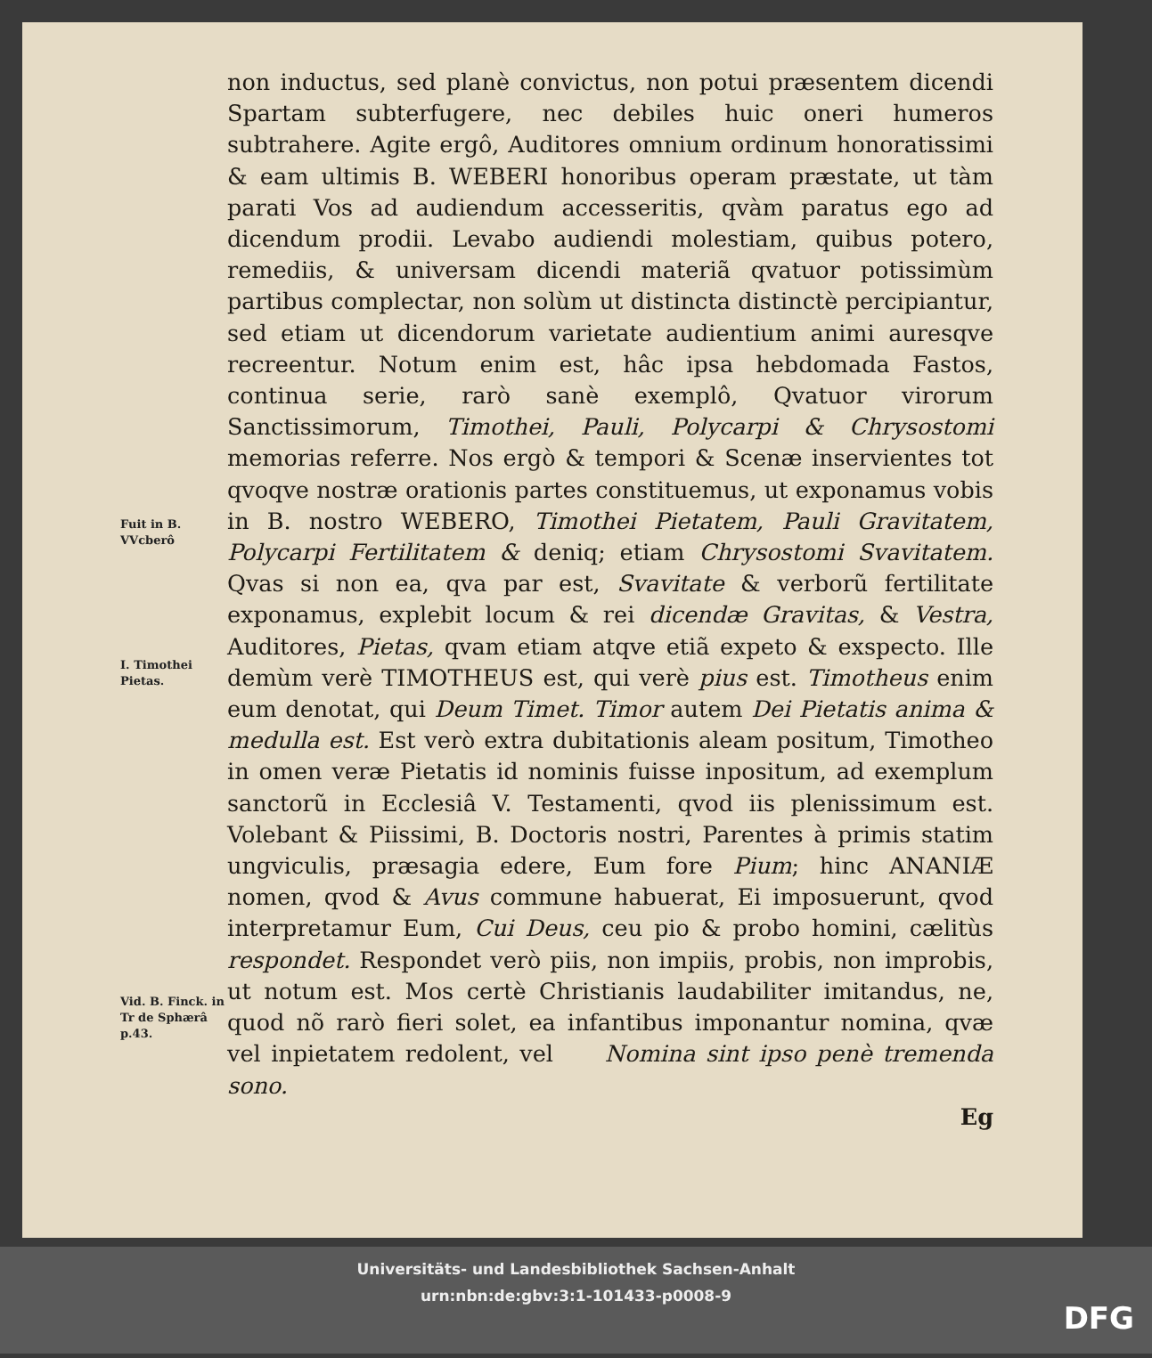Fuit in B. VVcberô
I. Timothei Pietas.
Vid. B. Finck. in Tr de Sphærâ p.43.
non inductus, sed planè convictus, non potui præsentem dicendi Spartam subterfugere, nec debiles huic oneri humeros subtrahere. Agite ergô, Auditores omnium ordinum honoratissimi & eam ultimis B. WEBERI honoribus operam præstate, ut tàm parati Vos ad audiendum accesseritis, qvàm paratus ego ad dicendum prodii. Levabo audiendi molestiam, quibus potero, remediis, & universam dicendi materiã qvatuor potissimùm partibus complectar, non solùm ut distincta distinctè percipiantur, sed etiam ut dicendorum varietate audientium animi auresqve recreentur. Notum enim est, hâc ipsa hebdomada Fastos, continua serie, rarò sanè exemplô, Qvatuor virorum Sanctissimorum, Timothei, Pauli, Polycarpi & Chrysostomi memorias referre. Nos ergò & tempori & Scenæ inservientes tot qvoqve nostræ orationis partes constituemus, ut exponamus vobis in B. nostro WEBERO, Timothei Pietatem, Pauli Gravitatem, Polycarpi Fertilitatem & deniq; etiam Chrysostomi Svavitatem. Qvas si non ea, qva par est, Svavitate & verborũ fertilitate exponamus, explebit locum & rei dicendæ Gravitas, & Vestra, Auditores, Pietas, qvam etiam atqve etiã expeto & exspecto. Ille demùm verè TIMOTHEUS est, qui verè pius est. Timotheus enim eum denotat, qui Deum Timet. Timor autem Dei Pietatis anima & medulla est. Est verò extra dubitationis aleam positum, Timotheo in omen veræ Pietatis id nominis fuisse inpositum, ad exemplum sanctorũ in Ecclesiâ V. Testamenti, qvod iis plenissimum est. Volebant & Piissimi, B. Doctoris nostri, Parentes à primis statim ungviculis, præsagia edere, Eum fore Pium; hinc ANANIÆ nomen, qvod & Avus commune habuerat, Ei imposuerunt, qvod interpretamur Eum, Cui Deus, ceu pio & probo homini, cælitùs respondet. Respondet verò piis, non impiis, probis, non improbis, ut notum est. Mos certè Christianis laudabiliter imitandus, ne, quod nõ rarò fieri solet, ea infantibus imponantur nomina, qvæ vel inpietatem redolent, vel Nomina sint ipso penè tremenda sono.
Eg
Universitäts- und Landesbibliothek Sachsen-Anhalt
urn:nbn:de:gbv:3:1-101433-p0008-9
DFG